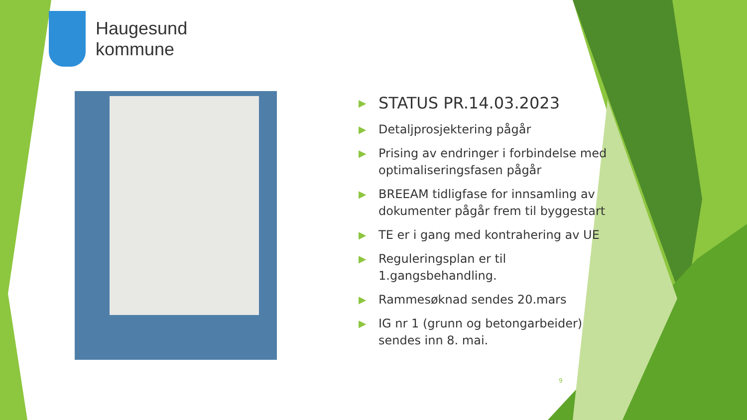Haugesund
kommune
▶ STATUS PR.14.03.2023
▶ Detaljprosjektering pågår
▶ Prising av endringer i forbindelse med optimaliseringsfasen pågår
▶ BREEAM tidligfase for innsamling av dokumenter pågår frem til byggestart
▶ TE er i gang med kontrahering av UE
▶ Reguleringsplan er til 1.gangsbehandling.
▶ Rammesøknad sendes 20.mars
▶ IG nr 1 (grunn og betongarbeider) sendes inn 8. mai.
9